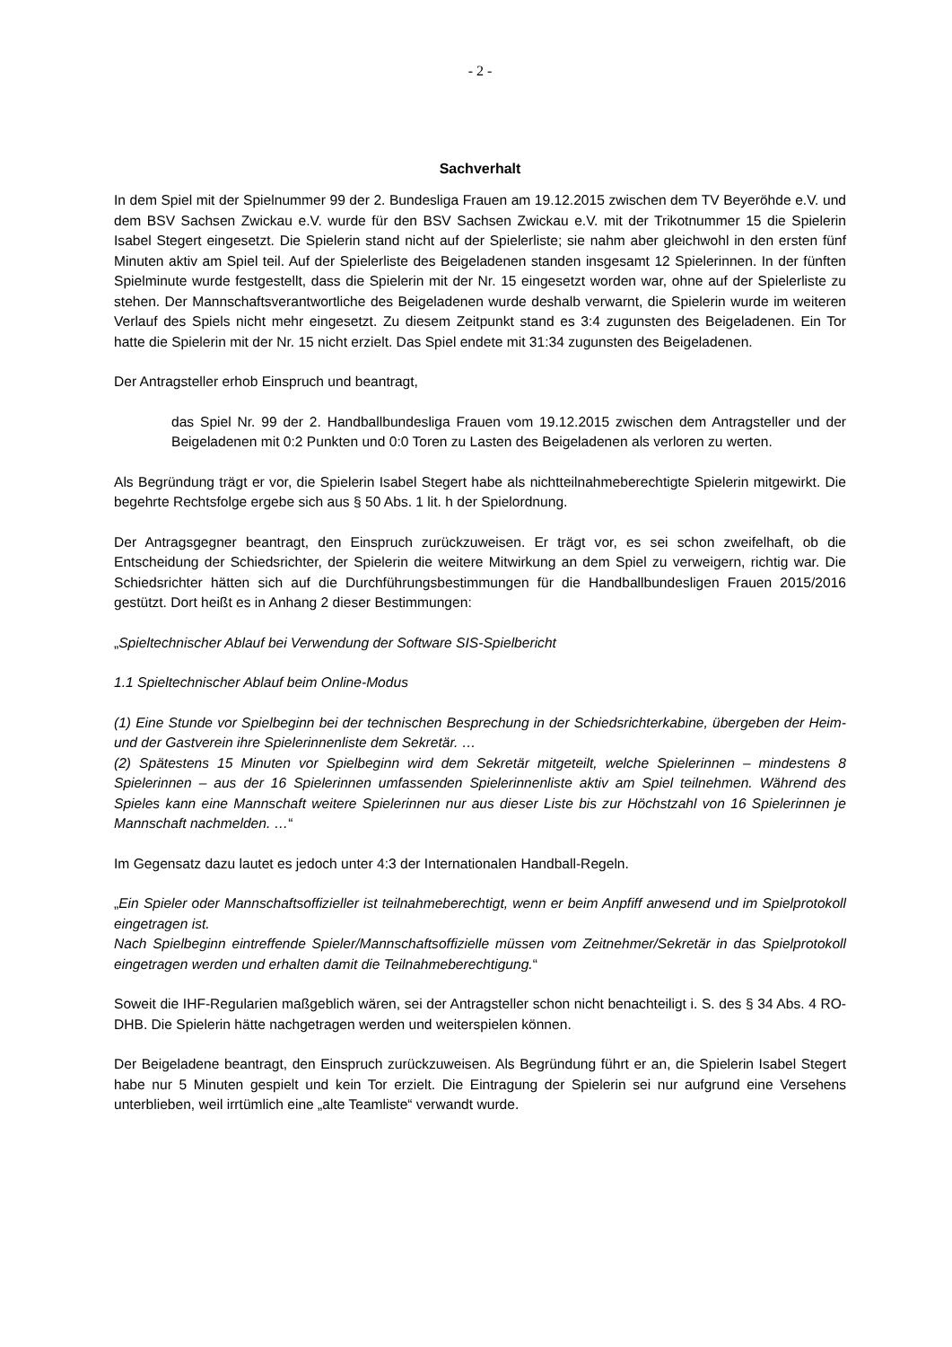- 2 -
Sachverhalt
In dem Spiel mit der Spielnummer 99 der 2. Bundesliga Frauen am 19.12.2015 zwischen dem TV Beyeröhde e.V. und dem BSV Sachsen Zwickau e.V. wurde für den BSV Sachsen Zwickau e.V. mit der Trikotnummer 15 die Spielerin Isabel Stegert eingesetzt. Die Spielerin stand nicht auf der Spielerliste; sie nahm aber gleichwohl in den ersten fünf Minuten aktiv am Spiel teil. Auf der Spielerliste des Beigeladenen standen insgesamt 12 Spielerinnen. In der fünften Spielminute wurde festgestellt, dass die Spielerin mit der Nr. 15 eingesetzt worden war, ohne auf der Spielerliste zu stehen. Der Mannschaftsverantwortliche des Beigeladenen wurde deshalb verwarnt, die Spielerin wurde im weiteren Verlauf des Spiels nicht mehr eingesetzt. Zu diesem Zeitpunkt stand es 3:4 zugunsten des Beigeladenen. Ein Tor hatte die Spielerin mit der Nr. 15 nicht erzielt. Das Spiel endete mit 31:34 zugunsten des Beigeladenen.
Der Antragsteller erhob Einspruch und beantragt,
das Spiel Nr. 99 der 2. Handballbundesliga Frauen vom 19.12.2015 zwischen dem Antragsteller und der Beigeladenen mit 0:2 Punkten und 0:0 Toren zu Lasten des Beigeladenen als verloren zu werten.
Als Begründung trägt er vor, die Spielerin Isabel Stegert habe als nichtteilnahmeberechtigte Spielerin mitgewirkt. Die begehrte Rechtsfolge ergebe sich aus § 50 Abs. 1 lit. h der Spielordnung.
Der Antragsgegner beantragt, den Einspruch zurückzuweisen. Er trägt vor, es sei schon zweifelhaft, ob die Entscheidung der Schiedsrichter, der Spielerin die weitere Mitwirkung an dem Spiel zu verweigern, richtig war. Die Schiedsrichter hätten sich auf die Durchführungsbestimmungen für die Handballbundesligen Frauen 2015/2016 gestützt. Dort heißt es in Anhang 2 dieser Bestimmungen:
„Spieltechnischer Ablauf bei Verwendung der Software SIS-Spielbericht
1.1 Spieltechnischer Ablauf beim Online-Modus
(1) Eine Stunde vor Spielbeginn bei der technischen Besprechung in der Schiedsrichterkabine, übergeben der Heim- und der Gastverein ihre Spielerinnenliste dem Sekretär. …
(2) Spätestens 15 Minuten vor Spielbeginn wird dem Sekretär mitgeteilt, welche Spielerinnen – mindestens 8 Spielerinnen – aus der 16 Spielerinnen umfassenden Spielerinnenliste aktiv am Spiel teilnehmen. Während des Spieles kann eine Mannschaft weitere Spielerinnen nur aus dieser Liste bis zur Höchstzahl von 16 Spielerinnen je Mannschaft nachmelden. …“
Im Gegensatz dazu lautet es jedoch unter 4:3 der Internationalen Handball-Regeln.
„Ein Spieler oder Mannschaftsoffizieller ist teilnahmeberechtigt, wenn er beim Anpfiff anwesend und im Spielprotokoll eingetragen ist.
Nach Spielbeginn eintreffende Spieler/Mannschaftsoffizielle müssen vom Zeitnehmer/Sekretär in das Spielprotokoll eingetragen werden und erhalten damit die Teilnahmeberechtigung.“
Soweit die IHF-Regularien maßgeblich wären, sei der Antragsteller schon nicht benachteiligt i. S. des § 34 Abs. 4 RO-DHB. Die Spielerin hätte nachgetragen werden und weiterspielen können.
Der Beigeladene beantragt, den Einspruch zurückzuweisen. Als Begründung führt er an, die Spielerin Isabel Stegert habe nur 5 Minuten gespielt und kein Tor erzielt. Die Eintragung der Spielerin sei nur aufgrund eine Versehens unterblieben, weil irrtümlich eine „alte Teamliste“ verwandt wurde.